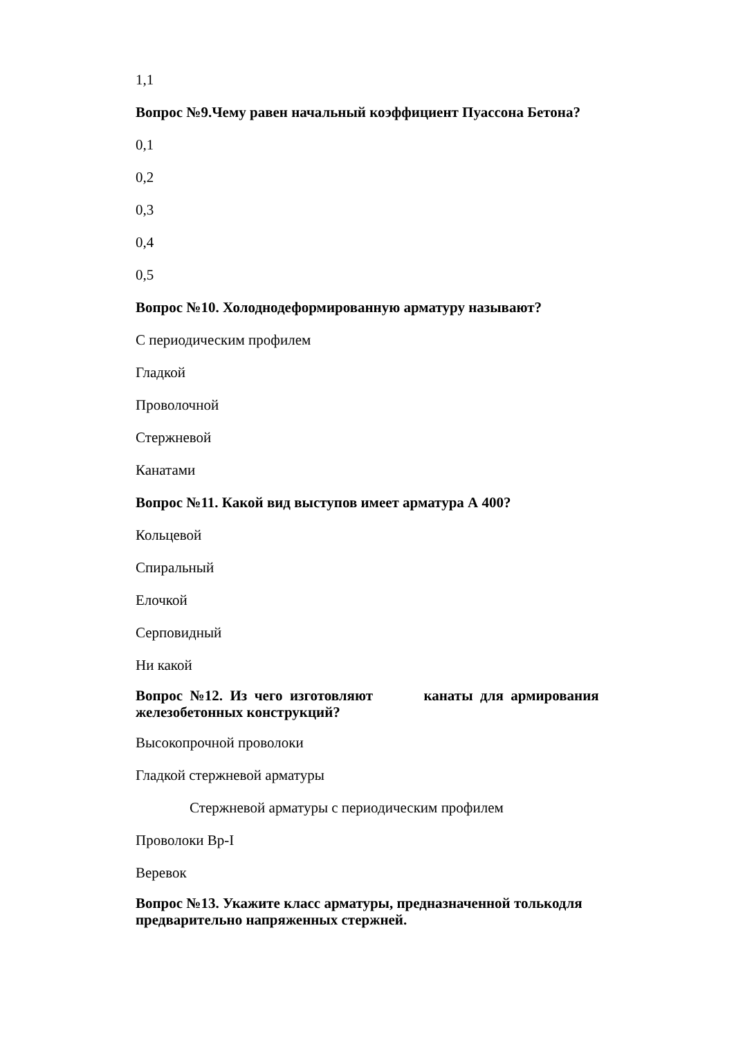1,1
Вопрос №9.Чему равен начальный коэффициент Пуассона Бетона?
0,1
0,2
0,3
0,4
0,5
Вопрос №10. Холоднодеформированную арматуру называют?
С периодическим профилем
Гладкой
Проволочной
Стержневой
Канатами
Вопрос №11. Какой вид выступов имеет арматура А 400?
Кольцевой
Спиральный
Елочкой
Серповидный
Ни какой
Вопрос №12. Из чего изготовляют канаты для армирования
железобетонных конструкций?
Высокопрочной проволоки
Гладкой стержневой арматуры
Стержневой арматуры с периодическим профилем
Проволоки Вр-I
Веревок
Вопрос №13. Укажите класс арматуры, предназначенной толькодля
предварительно напряженных стержней.